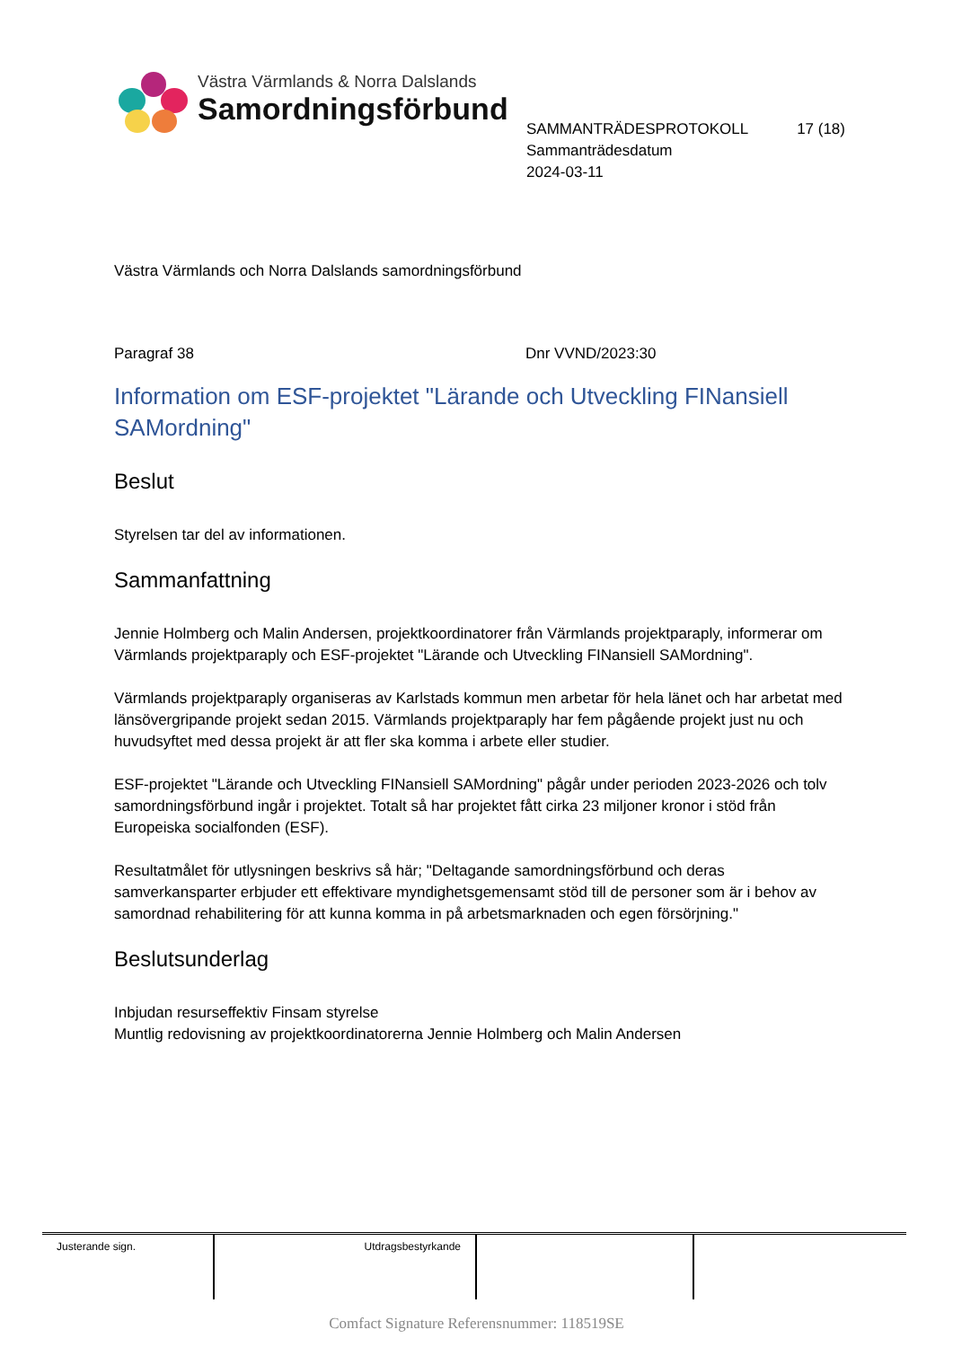Västra Värmlands & Norra Dalslands
Samordningsförbund
SAMMANTRÄDESPROTOKOLL 17 (18)
Sammanträdesdatum
2024-03-11
Västra Värmlands och Norra Dalslands samordningsförbund
Paragraf 38 Dnr VVND/2023:30
Information om ESF-projektet "Lärande och Utveckling FINansiell SAMordning"
Beslut
Styrelsen tar del av informationen.
Sammanfattning
Jennie Holmberg och Malin Andersen, projektkoordinatorer från Värmlands projektparaply, informerar om Värmlands projektparaply och ESF-projektet "Lärande och Utveckling FINansiell SAMordning".
Värmlands projektparaply organiseras av Karlstads kommun men arbetar för hela länet och har arbetat med länsövergripande projekt sedan 2015. Värmlands projektparaply har fem pågående projekt just nu och huvudsyftet med dessa projekt är att fler ska komma i arbete eller studier.
ESF-projektet "Lärande och Utveckling FINansiell SAMordning" pågår under perioden 2023-2026 och tolv samordningsförbund ingår i projektet. Totalt så har projektet fått cirka 23 miljoner kronor i stöd från Europeiska socialfonden (ESF).
Resultatmålet för utlysningen beskrivs så här; "Deltagande samordningsförbund och deras samverkansparter erbjuder ett effektivare myndighetsgemensamt stöd till de personer som är i behov av samordnad rehabilitering för att kunna komma in på arbetsmarknaden och egen försörjning."
Beslutsunderlag
Inbjudan resurseffektiv Finsam styrelse
Muntlig redovisning av projektkoordinatorerna Jennie Holmberg och Malin Andersen
| Justerande sign. | Utdragsbestyrkande | | |
Comfact Signature Referensnummer: 118519SE